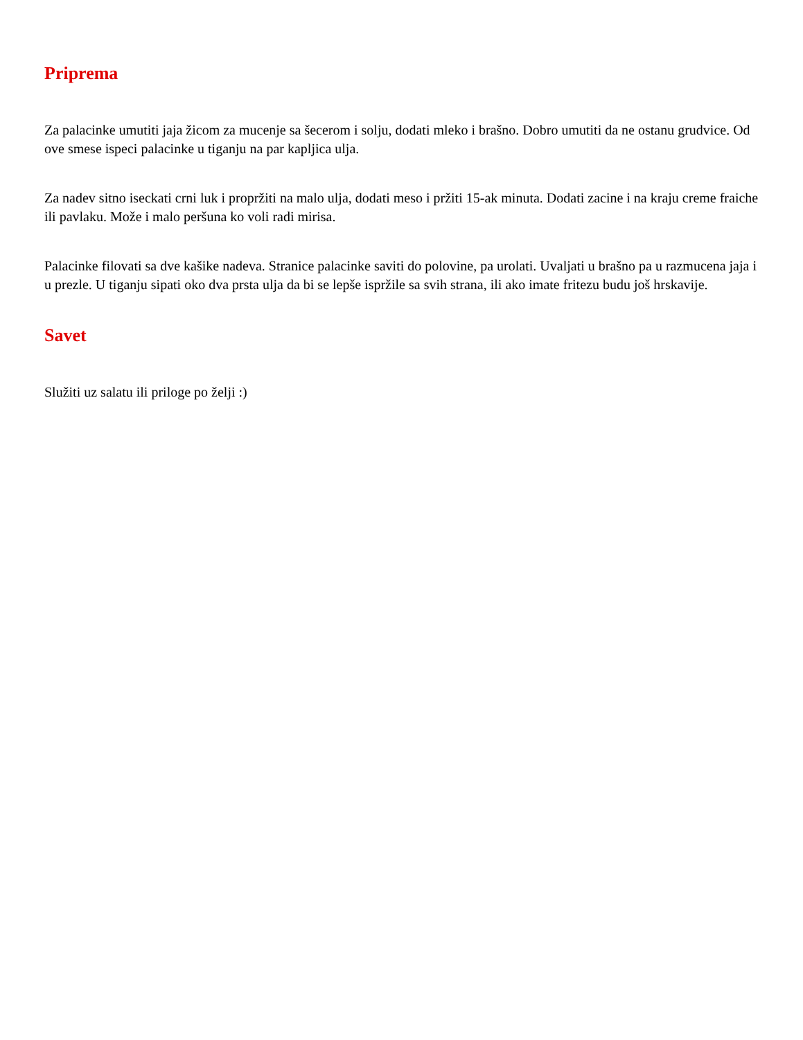Priprema
Za palacinke umutiti jaja žicom za mucenje sa šecerom i solju, dodati mleko i brašno. Dobro umutiti da ne ostanu grudvice. Od ove smese ispeci palacinke u tiganju na par kapljica ulja.
Za nadev sitno iseckati crni luk i propržiti na malo ulja, dodati meso i pržiti 15-ak minuta. Dodati zacine i na kraju creme fraiche ili pavlaku. Može i malo peršuna ko voli radi mirisa.
Palacinke filovati sa dve kašike nadeva. Stranice palacinke saviti do polovine, pa urolati. Uvaljati u brašno pa u razmucena jaja i u prezle. U tiganju sipati oko dva prsta ulja da bi se lepše ispržile sa svih strana, ili ako imate fritezu budu još hrskavije.
Savet
Služiti uz salatu ili priloge po želji :)